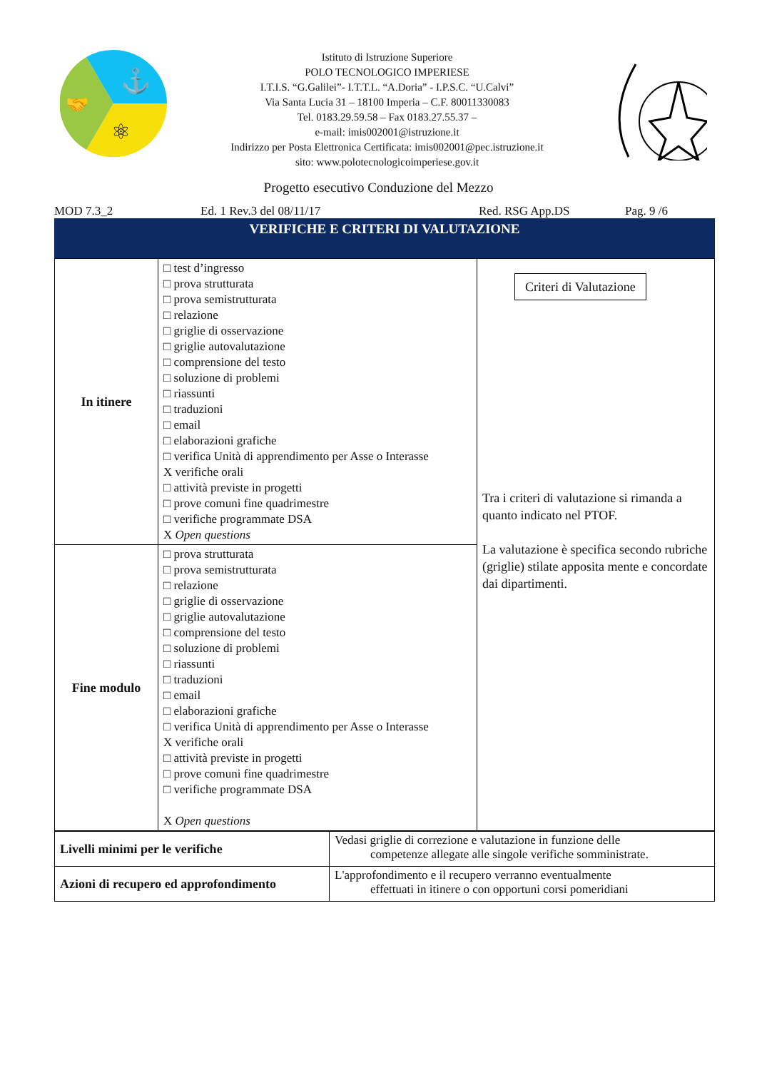⚓
⚛
🤝
Istituto di Istruzione Superiore
POLO TECNOLOGICO IMPERIESE
I.T.I.S. “G.Galilei”- I.T.T.L. “A.Doria” - I.P.S.C. “U.Calvi”
Via Santa Lucia 31 – 18100 Imperia – C.F. 80011330083
Tel. 0183.29.59.58 – Fax 0183.27.55.37 –
e-mail: imis002001@istruzione.it
Indirizzo per Posta Elettronica Certificata: imis002001@pec.istruzione.it
sito: www.polotecnologicoimperiese.gov.it
Progetto esecutivo Conduzione del Mezzo
MOD 7.3_2 Ed. 1 Rev.3 del 08/11/17 Red. RSG App.DS Pag. 9 /6
VERIFICHE E CRITERI DI VALUTAZIONE
| In itinere | □ test d’ingresso □ prova strutturata □ prova semistrutturata □ relazione □ griglie di osservazione □ griglie autovalutazione □ comprensione del testo □ soluzione di problemi □ riassunti □ traduzioni □ email □ elaborazioni grafiche □ verifica Unità di apprendimento per Asse o Interasse X verifiche orali □ attività previste in progetti □ prove comuni fine quadrimestre □ verifiche programmate DSA X Open questions | Criteri di Valutazione Tra i criteri di valutazione si rimanda a quanto indicato nel PTOF. La valutazione è specifica secondo rubriche (griglie) stilate apposita mente e concordate dai dipartimenti. |
| Fine modulo | □ prova strutturata □ prova semistrutturata □ relazione □ griglie di osservazione □ griglie autovalutazione □ comprensione del testo □ soluzione di problemi □ riassunti □ traduzioni □ email □ elaborazioni grafiche □ verifica Unità di apprendimento per Asse o Interasse X verifiche orali □ attività previste in progetti □ prove comuni fine quadrimestre □ verifiche programmate DSA X Open questions | |
| Livelli minimi per le verifiche | Vedasi griglie di correzione e valutazione in funzione delle competenze allegate alle singole verifiche somministrate. |
| Azioni di recupero ed approfondimento | L'approfondimento e il recupero verranno eventualmente effettuati in itinere o con opportuni corsi pomeridiani |